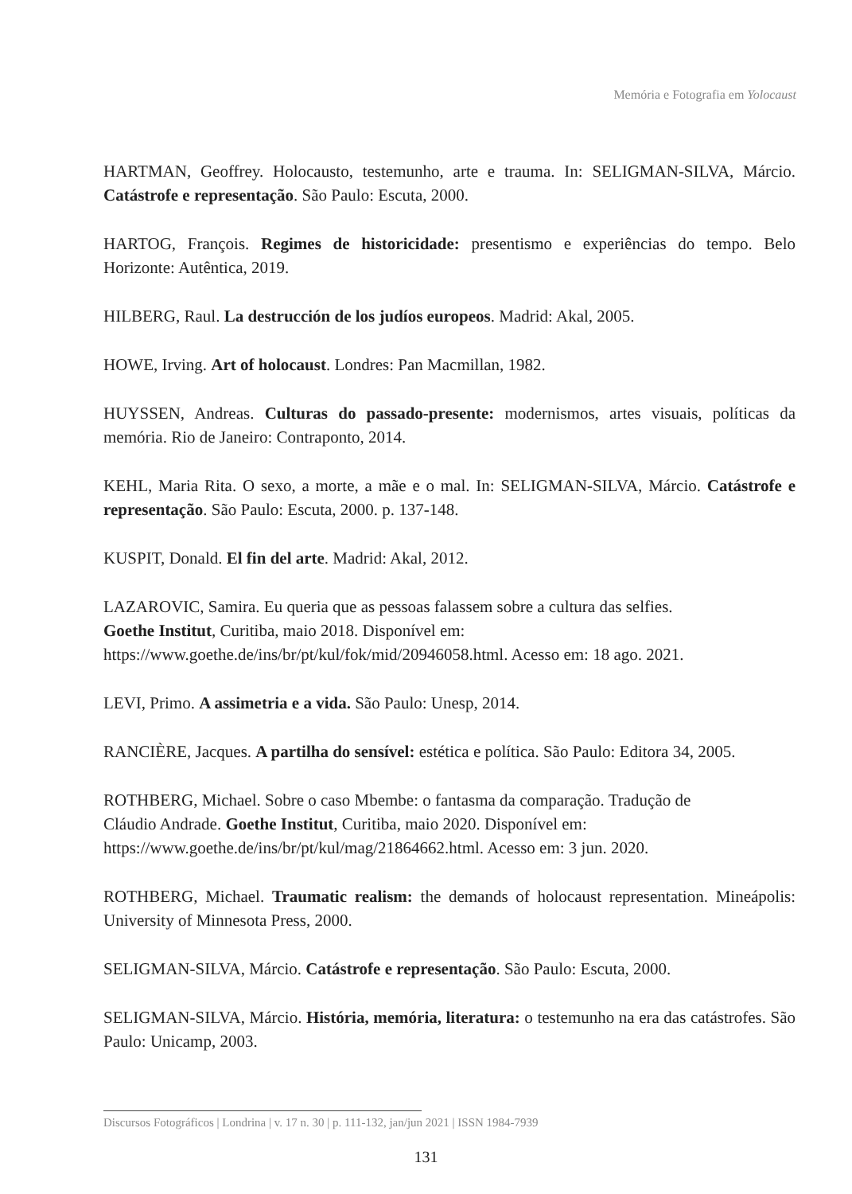Memória e Fotografia em Yolocaust
HARTMAN, Geoffrey. Holocausto, testemunho, arte e trauma. In: SELIGMAN-SILVA, Márcio. Catástrofe e representação. São Paulo: Escuta, 2000.
HARTOG, François. Regimes de historicidade: presentismo e experiências do tempo. Belo Horizonte: Autêntica, 2019.
HILBERG, Raul. La destrucción de los judíos europeos. Madrid: Akal, 2005.
HOWE, Irving. Art of holocaust. Londres: Pan Macmillan, 1982.
HUYSSEN, Andreas. Culturas do passado-presente: modernismos, artes visuais, políticas da memória. Rio de Janeiro: Contraponto, 2014.
KEHL, Maria Rita. O sexo, a morte, a mãe e o mal. In: SELIGMAN-SILVA, Márcio. Catástrofe e representação. São Paulo: Escuta, 2000. p. 137-148.
KUSPIT, Donald. El fin del arte. Madrid: Akal, 2012.
LAZAROVIC, Samira. Eu queria que as pessoas falassem sobre a cultura das selfies.
Goethe Institut, Curitiba, maio 2018. Disponível em:
https://www.goethe.de/ins/br/pt/kul/fok/mid/20946058.html. Acesso em: 18 ago. 2021.
LEVI, Primo. A assimetria e a vida. São Paulo: Unesp, 2014.
RANCIÈRE, Jacques. A partilha do sensível: estética e política. São Paulo: Editora 34, 2005.
ROTHBERG, Michael. Sobre o caso Mbembe: o fantasma da comparação. Tradução de
Cláudio Andrade. Goethe Institut, Curitiba, maio 2020. Disponível em:
https://www.goethe.de/ins/br/pt/kul/mag/21864662.html. Acesso em: 3 jun. 2020.
ROTHBERG, Michael. Traumatic realism: the demands of holocaust representation. Mineápolis: University of Minnesota Press, 2000.
SELIGMAN-SILVA, Márcio. Catástrofe e representação. São Paulo: Escuta, 2000.
SELIGMAN-SILVA, Márcio. História, memória, literatura: o testemunho na era das catástrofes. São Paulo: Unicamp, 2003.
Discursos Fotográficos | Londrina | v. 17 n. 30 | p. 111-132, jan/jun 2021 | ISSN 1984-7939
131